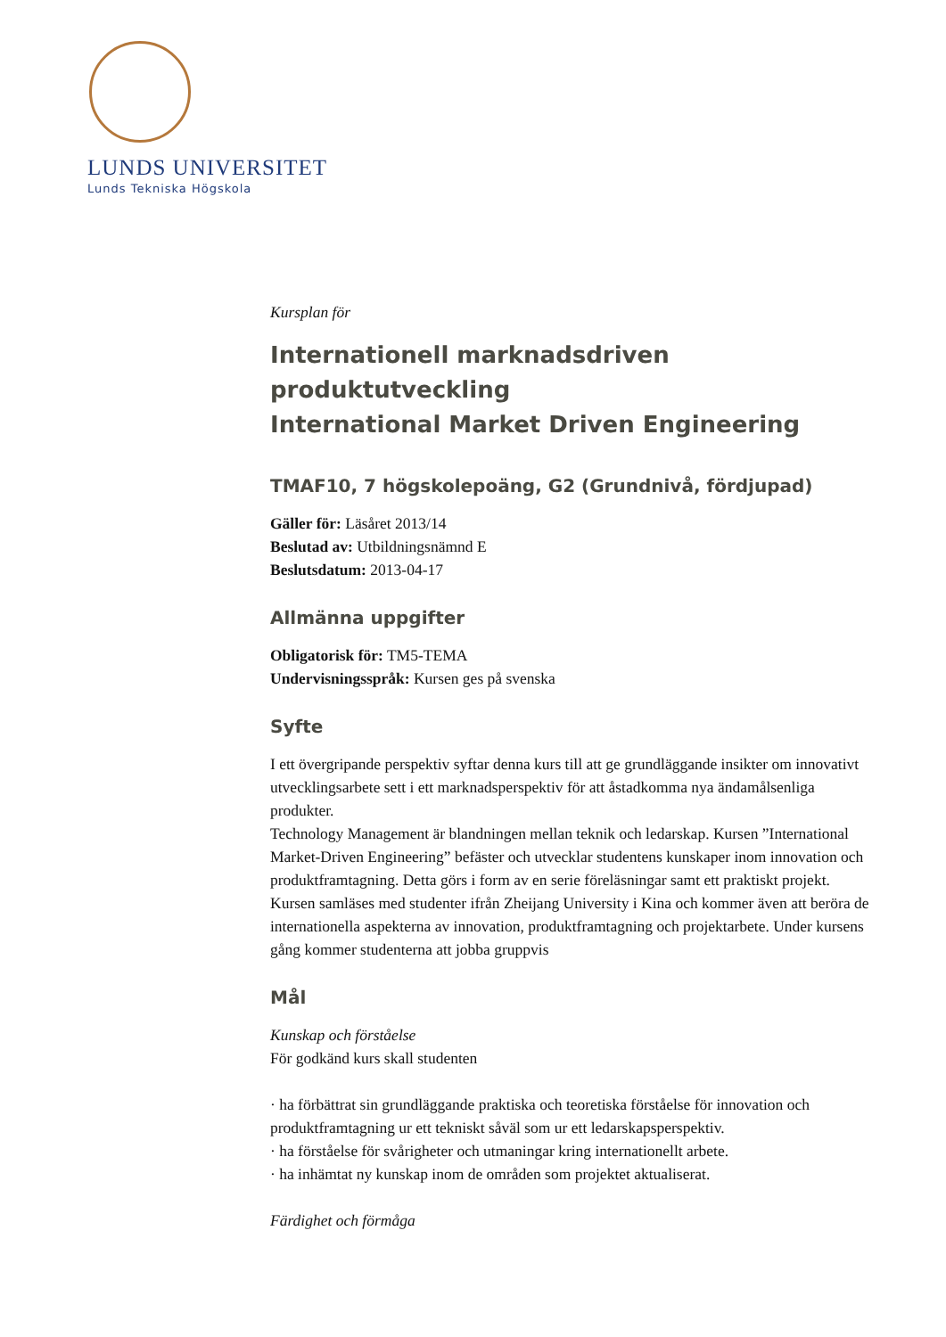LUNDS UNIVERSITET
Lunds Tekniska Högskola
Kursplan för
Internationell marknadsdriven produktutveckling
International Market Driven Engineering
TMAF10, 7 högskolepoäng, G2 (Grundnivå, fördjupad)
Gäller för: Läsåret 2013/14
Beslutad av: Utbildningsnämnd E
Beslutsdatum: 2013-04-17
Allmänna uppgifter
Obligatorisk för: TM5-TEMA
Undervisningsspråk: Kursen ges på svenska
Syfte
I ett övergripande perspektiv syftar denna kurs till att ge grundläggande insikter om innovativt utvecklingsarbete sett i ett marknadsperspektiv för att åstadkomma nya ändamålsenliga produkter.
Technology Management är blandningen mellan teknik och ledarskap. Kursen ”International Market-Driven Engineering” befäster och utvecklar studentens kunskaper inom innovation och produktframtagning. Detta görs i form av en serie föreläsningar samt ett praktiskt projekt. Kursen samläses med studenter ifrån Zheijang University i Kina och kommer även att beröra de internationella aspekterna av innovation, produktframtagning och projektarbete. Under kursens gång kommer studenterna att jobba gruppvis
Mål
Kunskap och förståelse
För godkänd kurs skall studenten
· ha förbättrat sin grundläggande praktiska och teoretiska förståelse för innovation och produktframtagning ur ett tekniskt såväl som ur ett ledarskapsperspektiv.
· ha förståelse för svårigheter och utmaningar kring internationellt arbete.
· ha inhämtat ny kunskap inom de områden som projektet aktualiserat.
Färdighet och förmåga